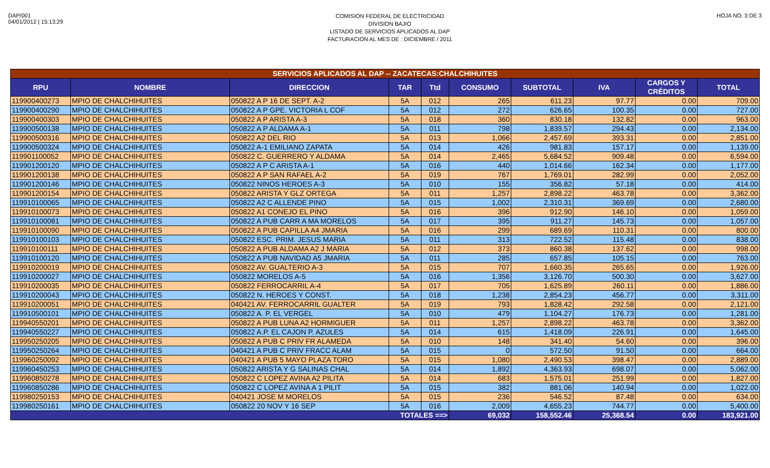DAP/001
04/01/2012 | 15:13:29
COMISION FEDERAL DE ELECTRICIDAD
DIVISION BAJIO
LISTADO DE SERVICIOS APLICADOS AL DAP
FACTURACION AL MES DE : DICIEMBRE / 2011
HOJA NO. 3 DE 3
| SERVICIOS APLICADOS AL DAP -- ZACATECAS:CHALCHIHUITES | | | | | | | | | |
| --- | --- | --- | --- | --- | --- | --- | --- | --- | --- |
| RPU | NOMBRE | DIRECCION | TAR | Ttd | CONSUMO | SUBTOTAL | IVA | CARGOS Y CRÉDITOS | TOTAL |
| 119900400273 | MPIO DE CHALCHIHUITES | 050822 A P 16 DE SEPT. A-2 | 5A | 012 | 265 | 611.23 | 97.77 | 0.00 | 709.00 |
| 119900400290 | MPIO DE CHALCHIHUITES | 050822 A P GPE. VICTORIA L COF | 5A | 012 | 272 | 626.65 | 100.35 | 0.00 | 727.00 |
| 119900400303 | MPIO DE CHALCHIHUITES | 050822 A P ARISTA A-3 | 5A | 018 | 360 | 830.18 | 132.82 | 0.00 | 963.00 |
| 119900500138 | MPIO DE CHALCHIHUITES | 050822 A P ALDAMA A-1 | 5A | 011 | 798 | 1,839.57 | 294.43 | 0.00 | 2,134.00 |
| 119900500316 | MPIO DE CHALCHIHUITES | 050822 A2 DEL RIO | 5A | 013 | 1,066 | 2,457.69 | 393.31 | 0.00 | 2,851.00 |
| 119900500324 | MPIO DE CHALCHIHUITES | 050822 A-1 EMILIANO ZAPATA | 5A | 014 | 426 | 981.83 | 157.17 | 0.00 | 1,139.00 |
| 119901100052 | MPIO DE CHALCHIHUITES | 050822 C. GUERRERO Y ALDAMA | 5A | 014 | 2,465 | 5,684.52 | 909.48 | 0.00 | 6,594.00 |
| 119901200120 | MPIO DE CHALCHIHUITES | 050822 A P C ARISTA A-1 | 5A | 016 | 440 | 1,014.66 | 162.34 | 0.00 | 1,177.00 |
| 119901200138 | MPIO DE CHALCHIHUITES | 050822 A P SAN RAFAEL A-2 | 5A | 019 | 767 | 1,769.01 | 282.99 | 0.00 | 2,052.00 |
| 119901200146 | MPIO DE CHALCHIHUITES | 050822 NINOS HEROES A-3 | 5A | 010 | 155 | 356.82 | 57.18 | 0.00 | 414.00 |
| 119901200154 | MPIO DE CHALCHIHUITES | 050822 ARISTA Y GLZ ORTEGA | 5A | 011 | 1,257 | 2,898.22 | 463.78 | 0.00 | 3,362.00 |
| 119910100065 | MPIO DE CHALCHIHUITES | 050822 A2 C ALLENDE PINO | 5A | 015 | 1,002 | 2,310.31 | 369.69 | 0.00 | 2,680.00 |
| 119910100073 | MPIO DE CHALCHIHUITES | 050822 A1 CONEJO EL PINO | 5A | 016 | 396 | 912.90 | 146.10 | 0.00 | 1,059.00 |
| 119910100081 | MPIO DE CHALCHIHUITES | 050822 A PUB CARR A MA MORELOS | 5A | 017 | 395 | 911.27 | 145.73 | 0.00 | 1,057.00 |
| 119910100090 | MPIO DE CHALCHIHUITES | 050822 A PUB CAPILLA A4 JMARIA | 5A | 016 | 299 | 689.69 | 110.31 | 0.00 | 800.00 |
| 119910100103 | MPIO DE CHALCHIHUITES | 050822 ESC. PRIM. JESUS MARIA | 5A | 011 | 313 | 722.52 | 115.48 | 0.00 | 838.00 |
| 119910100111 | MPIO DE CHALCHIHUITES | 050822 A PUB ALDAMA A2 J MARIA | 5A | 012 | 373 | 860.38 | 137.62 | 0.00 | 998.00 |
| 119910100120 | MPIO DE CHALCHIHUITES | 050822 A PUB NAVIDAD A5 JMARIA | 5A | 011 | 285 | 657.85 | 105.15 | 0.00 | 763.00 |
| 119910200019 | MPIO DE CHALCHIHUITES | 050822 AV. GUALTERIO A-3 | 5A | 015 | 707 | 1,660.35 | 265.65 | 0.00 | 1,926.00 |
| 119910200027 | MPIO DE CHALCHIHUITES | 050822 MORELOS A-5 | 5A | 016 | 1,356 | 3,126.70 | 500.30 | 0.00 | 3,627.00 |
| 119910200035 | MPIO DE CHALCHIHUITES | 050822 FERROCARRIL A-4 | 5A | 017 | 705 | 1,625.89 | 260.11 | 0.00 | 1,886.00 |
| 119910200043 | MPIO DE CHALCHIHUITES | 050822 N. HEROES Y CONST. | 5A | 018 | 1,238 | 2,854.23 | 456.77 | 0.00 | 3,311.00 |
| 119910200051 | MPIO DE CHALCHIHUITES | 040421 AV. FERROCARRIL GUALTER | 5A | 019 | 793 | 1,828.42 | 292.58 | 0.00 | 2,121.00 |
| 119910500101 | MPIO DE CHALCHIHUITES | 050822 A. P. EL VERGEL | 5A | 010 | 479 | 1,104.27 | 176.73 | 0.00 | 1,281.00 |
| 119940550201 | MPIO DE CHALCHIHUITES | 050822 A PUB LUNA A2 HORMIGUER | 5A | 011 | 1,257 | 2,898.22 | 463.78 | 0.00 | 3,362.00 |
| 119940550227 | MPIO DE CHALCHIHUITES | 050822 A.P. EL CAJON P. AZULES | 5A | 014 | 615 | 1,418.09 | 226.91 | 0.00 | 1,645.00 |
| 119950250205 | MPIO DE CHALCHIHUITES | 050822 A PUB C PRIV FR ALAMEDA | 5A | 010 | 148 | 341.40 | 54.60 | 0.00 | 396.00 |
| 119950250264 | MPIO DE CHALCHIHUITES | 040421 A PUB C PRIV FRACC ALAM | 5A | 015 | 0 | 572.50 | 91.50 | 0.00 | 664.00 |
| 119960250092 | MPIO DE CHALCHIHUITES | 040421 A PUB 5 MAYO PLAZA TORO | 5A | 015 | 1,080 | 2,490.53 | 398.47 | 0.00 | 2,889.00 |
| 119960450253 | MPIO DE CHALCHIHUITES | 050822 ARISTA Y G SALINAS CHAL | 5A | 014 | 1,892 | 4,363.93 | 698.07 | 0.00 | 5,062.00 |
| 119960850278 | MPIO DE CHALCHIHUITES | 050822 C LOPEZ AVINA A2 PILITA | 5A | 014 | 683 | 1,575.01 | 251.99 | 0.00 | 1,827.00 |
| 119960850286 | MPIO DE CHALCHIHUITES | 050822 C LOPEZ AVINA A 1 PILIT | 5A | 015 | 382 | 881.06 | 140.94 | 0.00 | 1,022.00 |
| 119980250153 | MPIO DE CHALCHIHUITES | 040421 JOSE M MORELOS | 5A | 015 | 236 | 546.52 | 87.48 | 0.00 | 634.00 |
| 119980250161 | MPIO DE CHALCHIHUITES | 050822 20 NOV Y 16 SEP | 5A | 016 | 2,009 | 4,655.23 | 744.77 | 0.00 | 5,400.00 |
| TOTALES ==> | | | | | 69,032 | 158,552.46 | 25,368.54 | 0.00 | 183,921.00 |